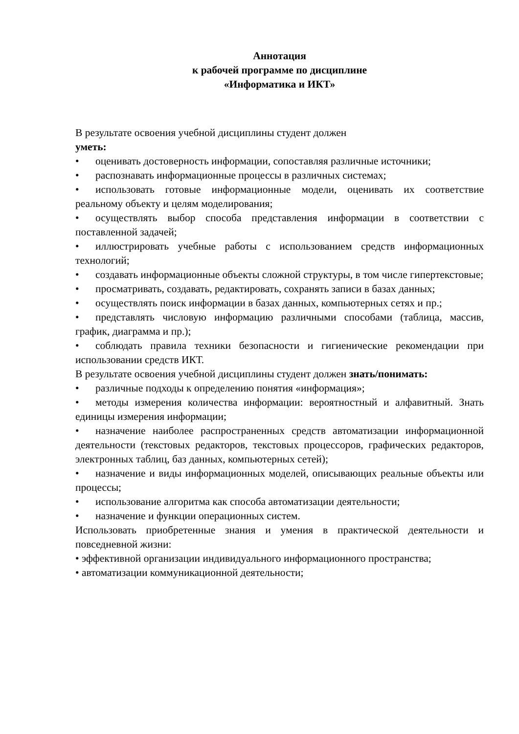Аннотация
к рабочей программе по дисциплине
«Информатика и ИКТ»
В результате освоения учебной дисциплины студент должен
уметь:
• оценивать достоверность информации, сопоставляя различные источники;
• распознавать информационные процессы в различных системах;
• использовать готовые информационные модели, оценивать их соответствие реальному объекту и целям моделирования;
• осуществлять выбор способа представления информации в соответствии с поставленной задачей;
• иллюстрировать учебные работы с использованием средств информационных технологий;
• создавать информационные объекты сложной структуры, в том числе гипертекстовые;
• просматривать, создавать, редактировать, сохранять записи в базах данных;
• осуществлять поиск информации в базах данных, компьютерных сетях и пр.;
• представлять числовую информацию различными способами (таблица, массив, график, диаграмма и пр.);
• соблюдать правила техники безопасности и гигиенические рекомендации при использовании средств ИКТ.
В результате освоения учебной дисциплины студент должен знать/понимать:
• различные подходы к определению понятия «информация»;
• методы измерения количества информации: вероятностный и алфавитный. Знать единицы измерения информации;
• назначение наиболее распространенных средств автоматизации информационной деятельности (текстовых редакторов, текстовых процессоров, графических редакторов, электронных таблиц, баз данных, компьютерных сетей);
• назначение и виды информационных моделей, описывающих реальные объекты или процессы;
• использование алгоритма как способа автоматизации деятельности;
• назначение и функции операционных систем.
Использовать приобретенные знания и умения в практической деятельности и повседневной жизни:
• эффективной организации индивидуального информационного пространства;
• автоматизации коммуникационной деятельности;